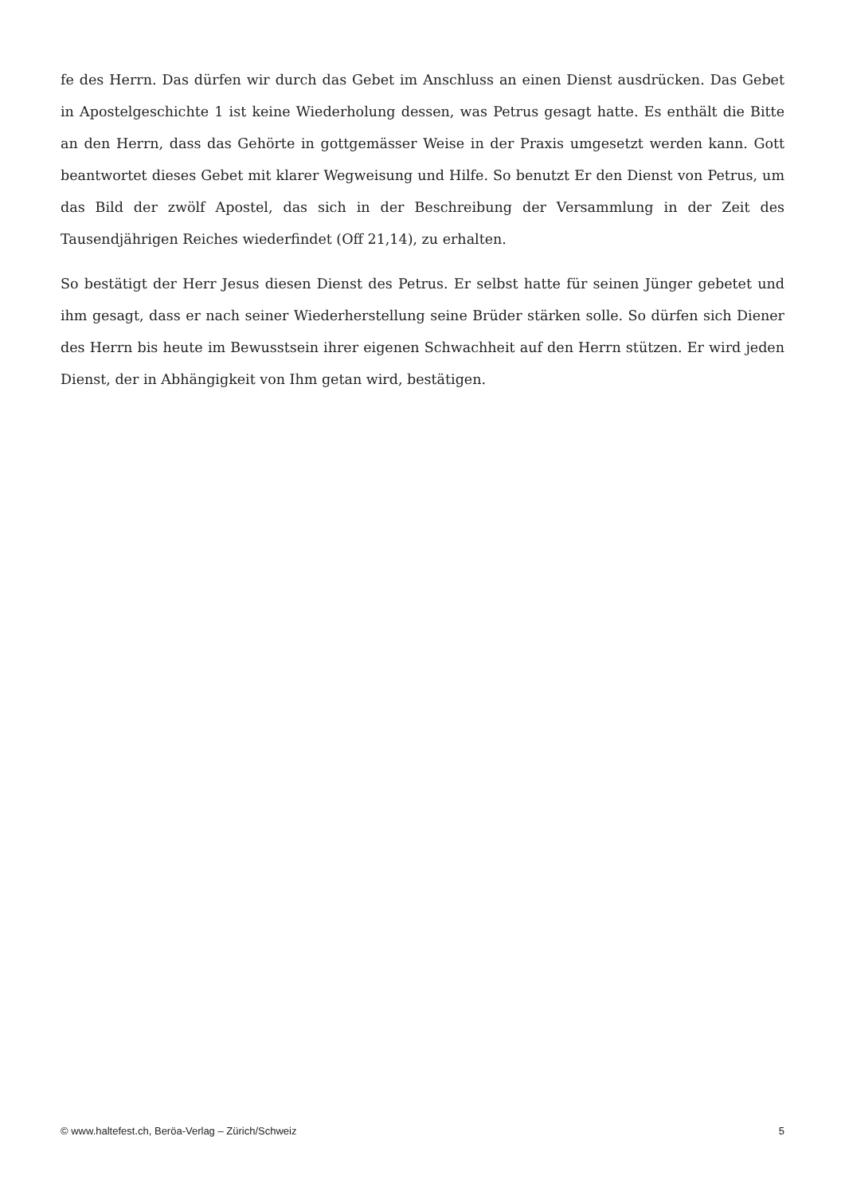fe des Herrn. Das dürfen wir durch das Gebet im Anschluss an einen Dienst ausdrücken. Das Gebet in Apostelgeschichte 1 ist keine Wiederholung dessen, was Petrus gesagt hatte. Es enthält die Bitte an den Herrn, dass das Gehörte in gottgemässer Weise in der Praxis umgesetzt werden kann. Gott beantwortet dieses Gebet mit klarer Wegweisung und Hilfe. So benutzt Er den Dienst von Petrus, um das Bild der zwölf Apostel, das sich in der Beschreibung der Versammlung in der Zeit des Tausendjährigen Reiches wiederfindet (Off 21,14), zu erhalten.
So bestätigt der Herr Jesus diesen Dienst des Petrus. Er selbst hatte für seinen Jünger gebetet und ihm gesagt, dass er nach seiner Wiederherstellung seine Brüder stärken solle. So dürfen sich Diener des Herrn bis heute im Bewusstsein ihrer eigenen Schwachheit auf den Herrn stützen. Er wird jeden Dienst, der in Abhängigkeit von Ihm getan wird, bestätigen.
© www.haltefest.ch, Beröa-Verlag – Zürich/Schweiz 5